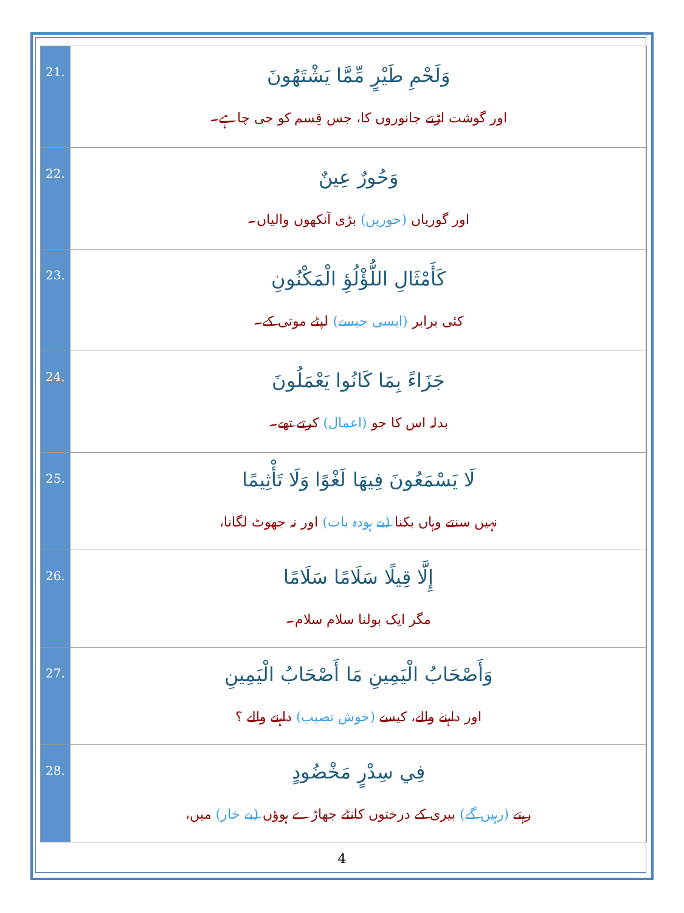| وَلَحْمِ طَيْرٍ مِّمَّا يَشْتَهُونَ اور گوشت اڑتے جانوروں کا، جس قِسم کو جی چاہے۔ | .21 |
| وَحُورٌ عِينٌ اور گوریاں (حوریں) بڑی آنکھوں والیاں۔ | .22 |
| كَأَمْثَالِ اللُّؤْلُؤِ الْمَكْنُونِ کئی برابر (ایسی جیسے) لپٹے موتی کے۔ | .23 |
| جَزَاءً بِمَا كَانُوا يَعْمَلُونَ بدلہ اس کا جو (اعمال) کرتے تھے۔ | .24 |
| لَا يَسْمَعُونَ فِيهَا لَغْوًا وَلَا تَأْثِيمًا نہیں سنتے وہاں بکنا (بے ہودہ بات) اور نہ جھوٹ لگانا، | .25 |
| إِلَّا قِيلًا سَلَامًا سَلَامًا مگر ایک بولنا سلام سلام۔ | .26 |
| وَأَصْحَابُ الْيَمِينِ مَا أَصْحَابُ الْيَمِينِ اور داہنے والے، کیسے (خوش نصیب) داہنے والے ؟ | .27 |
| فِي سِدْرٍ مَخْضُودٍ رہتے (رہیں گے) بیری کے درختوں کانٹے جھاڑے ہوؤں (بے خار) میں، | .28 |
4